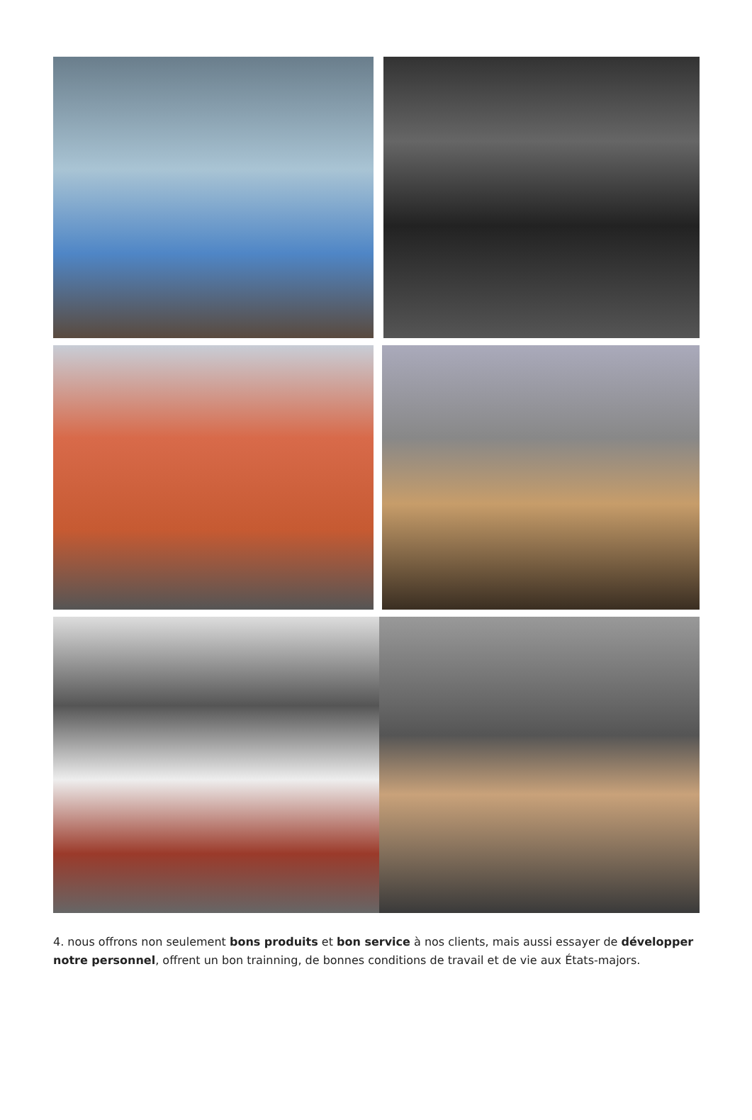4. nous offrons non seulement bons produits et bon service à nos clients, mais aussi essayer de développer notre personnel, offrent un bon trainning, de bonnes conditions de travail et de vie aux États-majors.